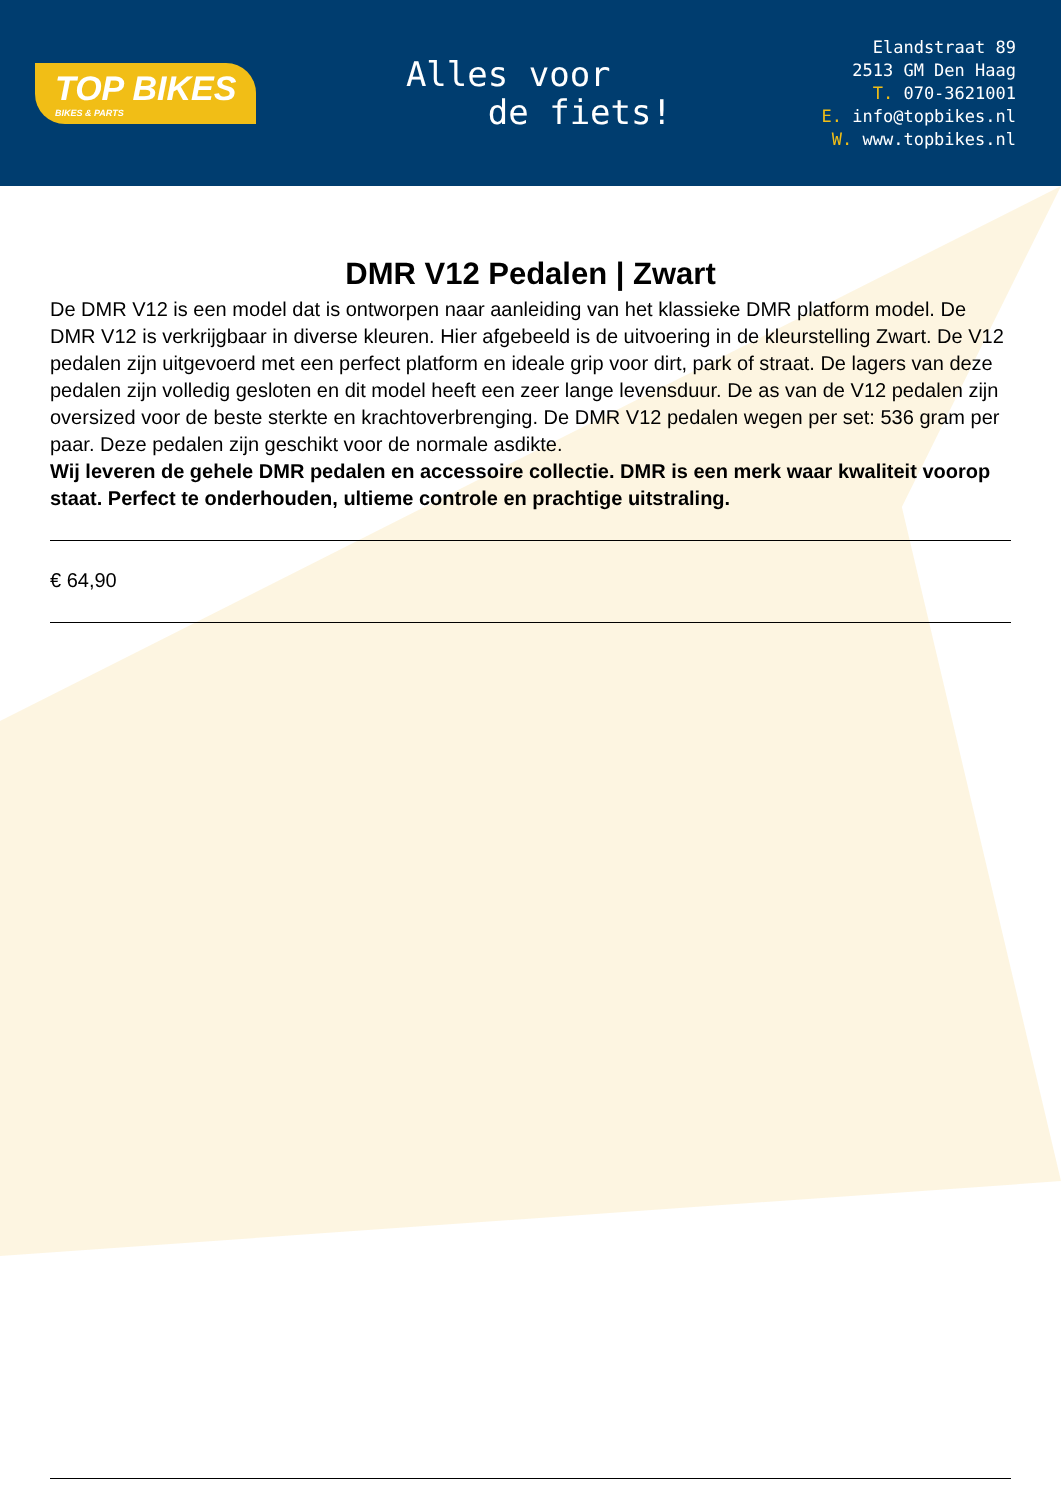TOP BIKES
BIKES & PARTS
Alles voor
de fiets!
Elandstraat 89
2513 GM Den Haag
T. 070-3621001
E. info@topbikes.nl
W. www.topbikes.nl
DMR V12 Pedalen | Zwart
De DMR V12 is een model dat is ontworpen naar aanleiding van het klassieke DMR platform model. De DMR V12 is verkrijgbaar in diverse kleuren. Hier afgebeeld is de uitvoering in de kleurstelling Zwart. De V12 pedalen zijn uitgevoerd met een perfect platform en ideale grip voor dirt, park of straat. De lagers van deze pedalen zijn volledig gesloten en dit model heeft een zeer lange levensduur. De as van de V12 pedalen zijn oversized voor de beste sterkte en krachtoverbrenging. De DMR V12 pedalen wegen per set: 536 gram per paar. Deze pedalen zijn geschikt voor de normale asdikte.
Wij leveren de gehele DMR pedalen en accessoire collectie. DMR is een merk waar kwaliteit voorop staat. Perfect te onderhouden, ultieme controle en prachtige uitstraling.
€ 64,90